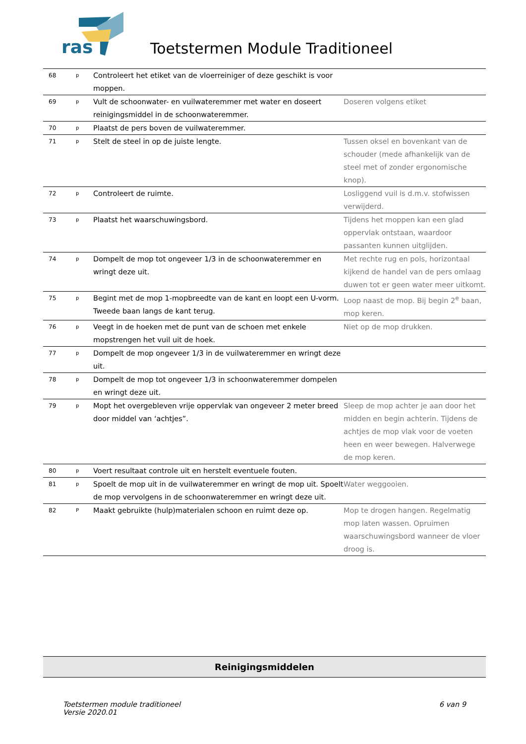ras
Toetstermen Module Traditioneel
| 68 | p | Controleert het etiket van de vloerreiniger of deze geschikt is voor moppen. | |
| 69 | p | Vult de schoonwater- en vuilwateremmer met water en doseert reinigingsmiddel in de schoonwateremmer. | Doseren volgens etiket |
| 70 | p | Plaatst de pers boven de vuilwateremmer. | |
| 71 | p | Stelt de steel in op de juiste lengte. | Tussen oksel en bovenkant van de schouder (mede afhankelijk van de steel met of zonder ergonomische knop). |
| 72 | p | Controleert de ruimte. | Losliggend vuil is d.m.v. stofwissen verwijderd. |
| 73 | p | Plaatst het waarschuwingsbord. | Tijdens het moppen kan een glad oppervlak ontstaan, waardoor passanten kunnen uitglijden. |
| 74 | p | Dompelt de mop tot ongeveer 1/3 in de schoonwateremmer en wringt deze uit. | Met rechte rug en pols, horizontaal kijkend de handel van de pers omlaag duwen tot er geen water meer uitkomt. |
| 75 | p | Begint met de mop 1-mopbreedte van de kant en loopt een U-vorm. Tweede baan langs de kant terug. | Loop naast de mop. Bij begin 2<sup>e</sup> baan, mop keren. |
| 76 | p | Veegt in de hoeken met de punt van de schoen met enkele mopstrengen het vuil uit de hoek. | Niet op de mop drukken. |
| 77 | p | Dompelt de mop ongeveer 1/3 in de vuilwateremmer en wringt deze uit. | |
| 78 | p | Dompelt de mop tot ongeveer 1/3 in schoonwateremmer dompelen en wringt deze uit. | |
| 79 | p | Mopt het overgebleven vrije oppervlak van ongeveer 2 meter breed door middel van ‘achtjes”. | Sleep de mop achter je aan door het midden en begin achterin. Tijdens de achtjes de mop vlak voor de voeten heen en weer bewegen. Halverwege de mop keren. |
| 80 | p | Voert resultaat controle uit en herstelt eventuele fouten. | |
| 81 | p | Spoelt de mop uit in de vuilwateremmer en wringt de mop uit. Spoelt de mop vervolgens in de schoonwateremmer en wringt deze uit. | Water weggooien. |
| 82 | P | Maakt gebruikte (hulp)materialen schoon en ruimt deze op. | Mop te drogen hangen. Regelmatig mop laten wassen. Opruimen waarschuwingsbord wanneer de vloer droog is. |
Reinigingsmiddelen
Toetstermen module traditioneel
Versie 2020.01
6 van 9